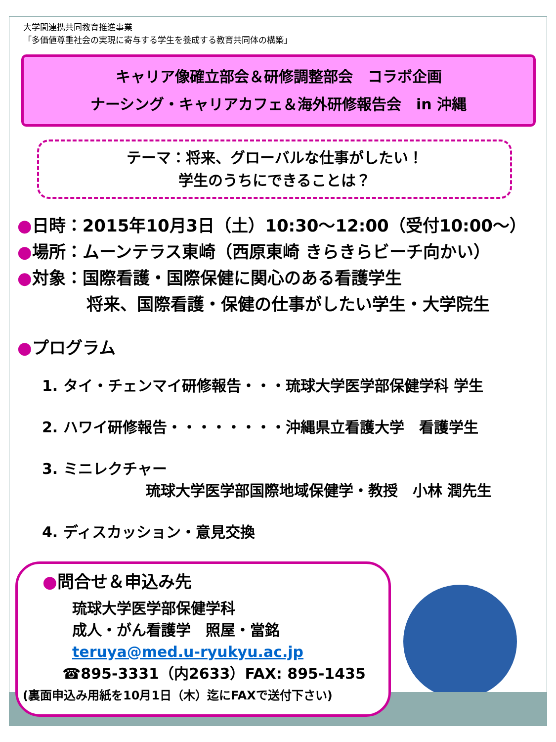大学間連携共同教育推進事業
「多価値尊重社会の実現に寄与する学生を養成する教育共同体の構築」
キャリア像確立部会＆研修調整部会　コラボ企画
ナーシング・キャリアカフェ＆海外研修報告会　in 沖縄
テーマ：将来、グローバルな仕事がしたい！
学生のうちにできることは？
●日時：2015年10月3日（土）10:30～12:00（受付10:00～）
●場所：ムーンテラス東崎（西原東崎 きらきらビーチ向かい）
●対象：国際看護・国際保健に関心のある看護学生
将来、国際看護・保健の仕事がしたい学生・大学院生
●プログラム
1. タイ・チェンマイ研修報告・・・琉球大学医学部保健学科 学生
2. ハワイ研修報告・・・・・・・・沖縄県立看護大学　看護学生
3. ミニレクチャー
琉球大学医学部国際地域保健学・教授　小林 潤先生
4. ディスカッション・意見交換
●問合せ＆申込み先
琉球大学医学部保健学科
成人・がん看護学　照屋・當銘
teruya@med.u-ryukyu.ac.jp
☎895-3331（内2633）FAX: 895-1435
(裏面申込み用紙を10月1日（木）迄にFAXで送付下さい)